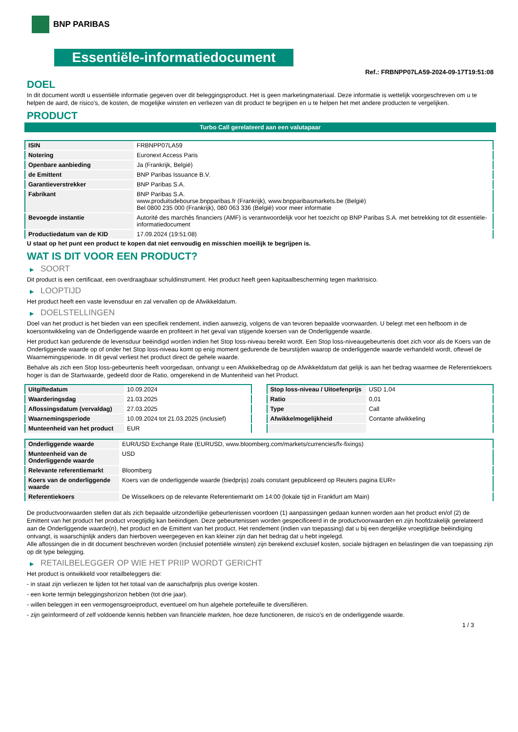BNP PARIBAS
Essentiële-informatiedocument
Ref.: FRBNPP07LA59-2024-09-17T19:51:08
DOEL
In dit document wordt u essentiële informatie gegeven over dit beleggingsproduct. Het is geen marketingmateriaal. Deze informatie is wettelijk voorgeschreven om u te helpen de aard, de risico's, de kosten, de mogelijke winsten en verliezen van dit product te begrijpen en u te helpen het met andere producten te vergelijken.
PRODUCT
Turbo Call gerelateerd aan een valutapaar
| ISIN | FRBNPP07LA59 |
| Notering | Euronext Access Paris |
| Openbare aanbieding | Ja (Frankrijk, België) |
| de Emittent | BNP Paribas Issuance B.V. |
| Garantieverstrekker | BNP Paribas S.A. |
| Fabrikant | BNP Paribas S.A. www.produitsdebourse.bnpparibas.fr (Frankrijk), www.bnpparibasmarkets.be (België) Bel 0800 235 000 (Frankrijk), 080 063 336 (België) voor meer informatie |
| Bevoegde instantie | Autorité des marchés financiers (AMF) is verantwoordelijk voor het toezicht op BNP Paribas S.A. met betrekking tot dit essentiële-informatiedocument |
| Productiedatum van de KID | 17.09.2024 (19:51:08) |
U staat op het punt een product te kopen dat niet eenvoudig en misschien moeilijk te begrijpen is.
WAT IS DIT VOOR EEN PRODUCT?
▶ SOORT
Dit product is een certificaat, een overdraagbaar schuldinstrument. Het product heeft geen kapitaalbescherming tegen marktrisico.
▶ LOOPTIJD
Het product heeft een vaste levensduur en zal vervallen op de Afwikkeldatum.
▶ DOELSTELLINGEN
Doel van het product is het bieden van een specifiek rendement, indien aanwezig, volgens de van tevoren bepaalde voorwaarden. U belegt met een hefboom in de koersontwikkeling van de Onderliggende waarde en profiteert in het geval van stijgende koersen van de Onderliggende waarde.
Het product kan gedurende de levensduur beëindigd worden indien het Stop loss-niveau bereikt wordt. Een Stop loss-niveaugebeurtenis doet zich voor als de Koers van de Onderliggende waarde op of onder het Stop loss-niveau komt op enig moment gedurende de beurstijden waarop de onderliggende waarde verhandeld wordt, oftewel de Waarnemingsperiode. In dit geval verliest het product direct de gehele waarde.
Behalve als zich een Stop loss-gebeurtenis heeft voorgedaan, ontvangt u een Afwikkelbedrag op de Afwikkeldatum dat gelijk is aan het bedrag waarmee de Referentiekoers hoger is dan de Startwaarde, gedeeld door de Ratio, omgerekend in de Muntenheid van het Product.
| Uitgiftedatum | 10.09.2024 |
| Waarderingsdag | 21.03.2025 |
| Aflossingsdatum (vervaldag) | 27.03.2025 |
| Waarnemingsperiode | 10.09.2024 tot 21.03.2025 (inclusief) |
| Munteenheid van het product | EUR |
| Stop loss-niveau / Uitoefenprijs | USD 1,04 |
| Ratio | 0,01 |
| Type | Call |
| Afwikkelmogelijkheid | Contante afwikkeling |
| Onderliggende waarde | EUR/USD Exchange Rate (EURUSD, www.bloomberg.com/markets/currencies/fx-fixings) |
| Munteenheid van de Onderliggende waarde | USD |
| Relevante referentiemarkt | Bloomberg |
| Koers van de onderliggende waarde | Koers van de onderliggende waarde (biedprijs) zoals constant gepubliceerd op Reuters pagina EUR= |
| Referentiekoers | De Wisselkoers op de relevante Referentiemarkt om 14:00 (lokale tijd in Frankfurt am Main) |
De productvoorwaarden stellen dat als zich bepaalde uitzonderlijke gebeurtenissen voordoen (1) aanpassingen gedaan kunnen worden aan het product en/of (2) de Emittent van het product het product vroegtijdig kan beëindigen. Deze gebeurtenissen worden gespecificeerd in de productvoorwaarden en zijn hoofdzakelijk gerelateerd aan de Onderliggende waarde(n), het product en de Emittent van het product. Het rendement (indien van toepassing) dat u bij een dergelijke vroegtijdige beëindiging ontvangt, is waarschijnlijk anders dan hierboven weergegeven en kan kleiner zijn dan het bedrag dat u hebt ingelegd.
Alle aflossingen die in dit document beschreven worden (inclusief potentiële winsten) zijn berekend exclusief kosten, sociale bijdragen en belastingen die van toepassing zijn op dit type belegging.
▶ RETAILBELEGGER OP WIE HET PRIIP WORDT GERICHT
Het product is ontwikkeld voor retailbeleggers die:
- in staat zijn verliezen te lijden tot het totaal van de aanschafprijs plus overige kosten.
- een korte termijn beleggingshorizon hebben (tot drie jaar).
- willen beleggen in een vermogensgroeiproduct, eventueel om hun algehele portefeuille te diversifiëren.
- zijn geïnformeerd of zelf voldoende kennis hebben van financiële markten, hoe deze functioneren, de risico's en de onderliggende waarde.
1 / 3